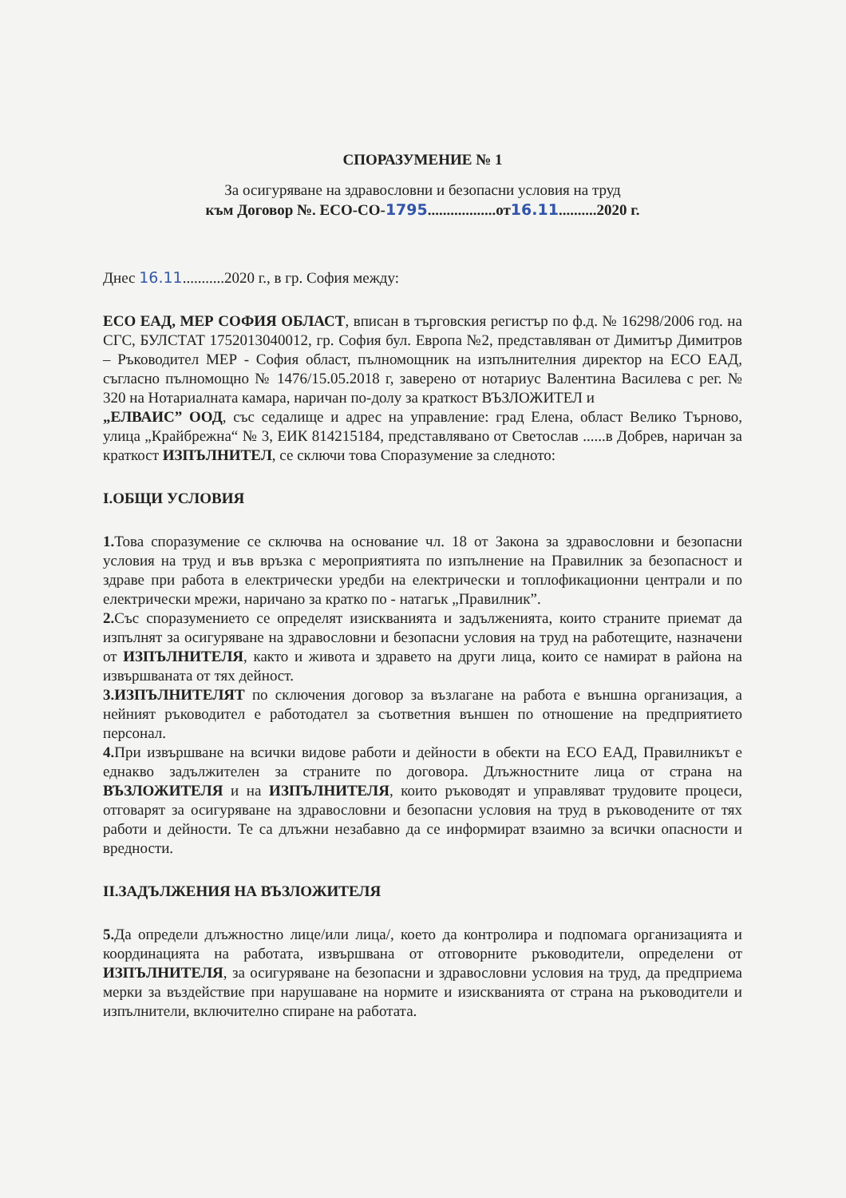СПОРАЗУМЕНИЕ № 1
За осигуряване на здравословни и безопасни условия на труд
към Договор №. ЕСО-СО-1795..................от16.11..........2020 г.
Днес 16.11...........2020 г., в гр. София между:
ЕСО ЕАД, МЕР СОФИЯ ОБЛАСТ, вписан в търговския регистър по ф.д. № 16298/2006 год. на СГС, БУЛСТАТ 1752013040012, гр. София бул. Европа №2, представляван от Димитър Димитров – Ръководител МЕР - София област, пълномощник на изпълнителния директор на ЕСО ЕАД, съгласно пълномощно № 1476/15.05.2018 г, заверено от нотариус Валентина Василева с рег. № 320 на Нотариалната камара, наричан по-долу за краткост ВЪЗЛОЖИТЕЛ и
„ЕЛВАИС” ООД, със седалище и адрес на управление: град Елена, област Велико Търново, улица „Крайбрежна“ № 3, ЕИК 814215184, представлявано от Светослав ......в Добрев, наричан за краткост ИЗПЪЛНИТЕЛ, се сключи това Споразумение за следното:
I.ОБЩИ УСЛОВИЯ
1. Това споразумение се сключва на основание чл. 18 от Закона за здравословни и безопасни условия на труд и във връзка с мероприятията по изпълнение на Правилник за безопасност и здраве при работа в електрически уредби на електрически и топлофикационни централи и по електрически мрежи, наричано за кратко по - натагьк „Правилник”.
2. Със споразумението се определят изискванията и задълженията, които страните приемат да изпълнят за осигуряване на здравословни и безопасни условия на труд на работещите, назначени от ИЗПЪЛНИТЕЛЯ, както и живота и здравето на други лица, които се намират в района на извършваната от тях дейност.
3.ИЗПЪЛНИТЕЛЯТ по сключения договор за възлагане на работа е външна организация, а нейният ръководител е работодател за съответния външен по отношение на предприятието персонал.
4. При извършване на всички видове работи и дейности в обекти на ЕСО ЕАД, Правилникът е еднакво задължителен за страните по договора. Длъжностните лица от страна на ВЪЗЛОЖИТЕЛЯ и на ИЗПЪЛНИТЕЛЯ, които ръководят и управляват трудовите процеси, отговарят за осигуряване на здравословни и безопасни условия на труд в ръководените от тях работи и дейности. Те са длъжни незабавно да се информират взаимно за всички опасности и вредности.
II.ЗАДЪЛЖЕНИЯ НА ВЪЗЛОЖИТЕЛЯ
5. Да определи длъжностно лице/или лица/, което да контролира и подпомага организацията и координацията на работата, извършвана от отговорните ръководители, определени от ИЗПЪЛНИТЕЛЯ, за осигуряване на безопасни и здравословни условия на труд, да предприема мерки за въздействие при нарушаване на нормите и изискванията от страна на ръководители и изпълнители, включително спиране на работата.